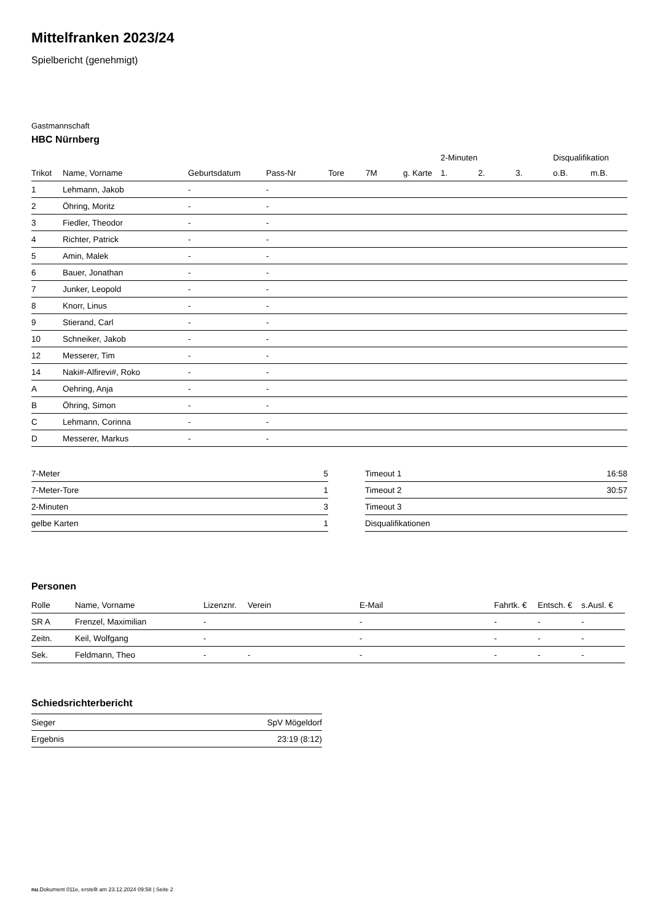Mittelfranken 2023/24
Spielbericht (genehmigt)
Gastmannschaft
HBC Nürnberg
| | | | | | | | | 2-Minuten | | | Disqualifikation | |
| --- | --- | --- | --- | --- | --- | --- | --- | --- | --- | --- | --- | --- |
| Trikot | Name, Vorname | Geburtsdatum | Pass-Nr | Tore | 7M | g. Karte | | 1. | 2. | 3. | o.B. | m.B. |
| 1 | Lehmann, Jakob | - | - | | | | | | | | | |
| 2 | Öhring, Moritz | - | - | | | | | | | | | |
| 3 | Fiedler, Theodor | - | - | | | | | | | | | |
| 4 | Richter, Patrick | - | - | | | | | | | | | |
| 5 | Amin, Malek | - | - | | | | | | | | | |
| 6 | Bauer, Jonathan | - | - | | | | | | | | | |
| 7 | Junker, Leopold | - | - | | | | | | | | | |
| 8 | Knorr, Linus | - | - | | | | | | | | | |
| 9 | Stierand, Carl | - | - | | | | | | | | | |
| 10 | Schneiker, Jakob | - | - | | | | | | | | | |
| 12 | Messerer, Tim | - | - | | | | | | | | | |
| 14 | Naki#-Alfirevi#, Roko | - | - | | | | | | | | | |
| A | Oehring, Anja | - | - | | | | | | | | | |
| B | Öhring, Simon | - | - | | | | | | | | | |
| C | Lehmann, Corinna | - | - | | | | | | | | | |
| D | Messerer, Markus | - | - | | | | | | | | | |
| 7-Meter | 5 |
| 7-Meter-Tore | 1 |
| 2-Minuten | 3 |
| gelbe Karten | 1 |
| Timeout 1 | 16:58 |
| Timeout 2 | 30:57 |
| Timeout 3 | |
| Disqualifikationen | |
Personen
| Rolle | Name, Vorname | Lizenznr. | Verein | E-Mail | Fahrtk. € | Entsch. € | s.Ausl. € |
| --- | --- | --- | --- | --- | --- | --- | --- |
| SR A | Frenzel, Maximilian | - | | - | - | - | - |
| Zeitn. | Keil, Wolfgang | - | | - | - | - | - |
| Sek. | Feldmann, Theo | - | - | - | - | - | - |
Schiedsrichterbericht
| Sieger | SpV Mögeldorf |
| Ergebnis | 23:19 (8:12) |
nu.Dokument 011e, erstellt am 23.12.2024 09:58 | Seite 2